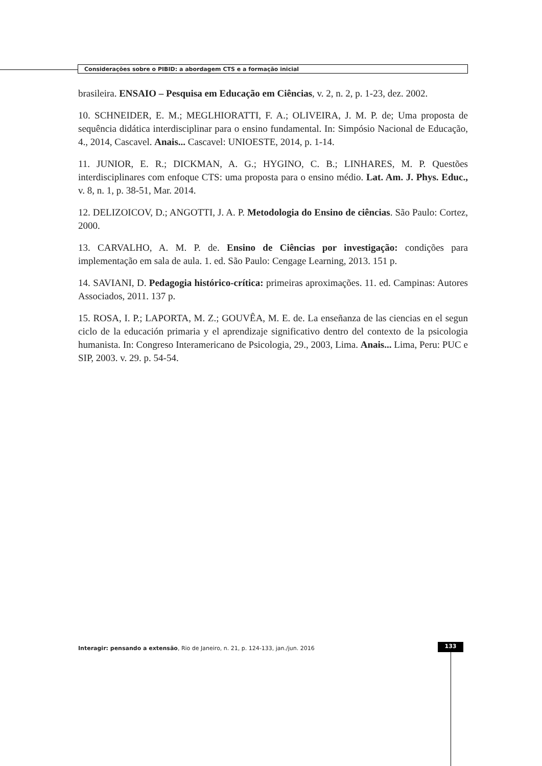Considerações sobre o PIBID: a abordagem CTS e a formação inicial
brasileira. ENSAIO – Pesquisa em Educação em Ciências, v. 2, n. 2, p. 1-23, dez. 2002.
10. SCHNEIDER, E. M.; MEGLHIORATTI, F. A.; OLIVEIRA, J. M. P. de; Uma proposta de sequência didática interdisciplinar para o ensino fundamental. In: Simpósio Nacional de Educação, 4., 2014, Cascavel. Anais... Cascavel: UNIOESTE, 2014, p. 1-14.
11. JUNIOR, E. R.; DICKMAN, A. G.; HYGINO, C. B.; LINHARES, M. P. Questões interdisciplinares com enfoque CTS: uma proposta para o ensino médio. Lat. Am. J. Phys. Educ., v. 8, n. 1, p. 38-51, Mar. 2014.
12. DELIZOICOV, D.; ANGOTTI, J. A. P. Metodologia do Ensino de ciências. São Paulo: Cortez, 2000.
13. CARVALHO, A. M. P. de. Ensino de Ciências por investigação: condições para implementação em sala de aula. 1. ed. São Paulo: Cengage Learning, 2013. 151 p.
14. SAVIANI, D. Pedagogia histórico-crítica: primeiras aproximações. 11. ed. Campinas: Autores Associados, 2011. 137 p.
15. ROSA, I. P.; LAPORTA, M. Z.; GOUVÊA, M. E. de. La enseñanza de las ciencias en el segun ciclo de la educación primaria y el aprendizaje significativo dentro del contexto de la psicologia humanista. In: Congreso Interamericano de Psicologia, 29., 2003, Lima. Anais... Lima, Peru: PUC e SIP, 2003. v. 29. p. 54-54.
Interagir: pensando a extensão, Rio de Janeiro, n. 21, p. 124-133, jan./jun. 2016
133